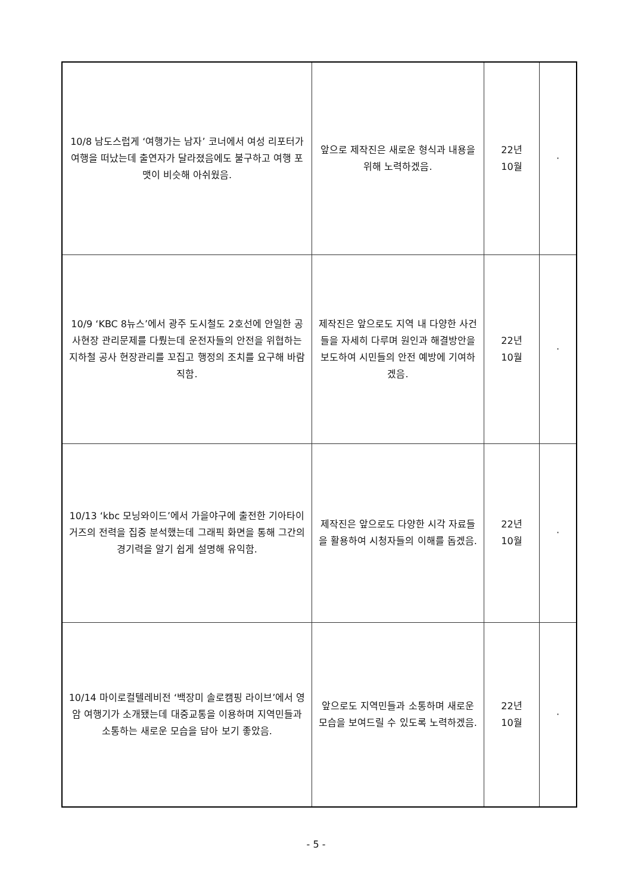| 10/8 남도스럽게 ‘여행가는 남자’ 코너에서 여성 리포터가 여행을 떠났는데 출연자가 달라졌음에도 불구하고 여행 포맷이 비슷해 아쉬웠음. | 앞으로 제작진은 새로운 형식과 내용을 위해 노력하겠음. | 22년 10월 | · |
| 10/9 ‘KBC 8뉴스’에서 광주 도시철도 2호선에 안일한 공사현장 관리문제를 다뤘는데 운전자들의 안전을 위협하는 지하철 공사 현장관리를 꼬집고 행정의 조치를 요구해 바람직함. | 제작진은 앞으로도 지역 내 다양한 사건들을 자세히 다루며 원인과 해결방안을 보도하여 시민들의 안전 예방에 기여하겠음. | 22년 10월 | · |
| 10/13 ‘kbc 모닝와이드’에서 가을야구에 출전한 기아타이거즈의 전력을 집중 분석했는데 그래픽 화면을 통해 그간의 경기력을 알기 쉽게 설명해 유익함. | 제작진은 앞으로도 다양한 시각 자료들을 활용하여 시청자들의 이해를 돕겠음. | 22년 10월 | · |
| 10/14 마이로컬텔레비전 ‘백장미 솔로캠핑 라이브’에서 영암 여행기가 소개됐는데 대중교통을 이용하며 지역민들과 소통하는 새로운 모습을 담아 보기 좋았음. | 앞으로도 지역민들과 소통하며 새로운 모습을 보여드릴 수 있도록 노력하겠음. | 22년 10월 | · |
- 5 -